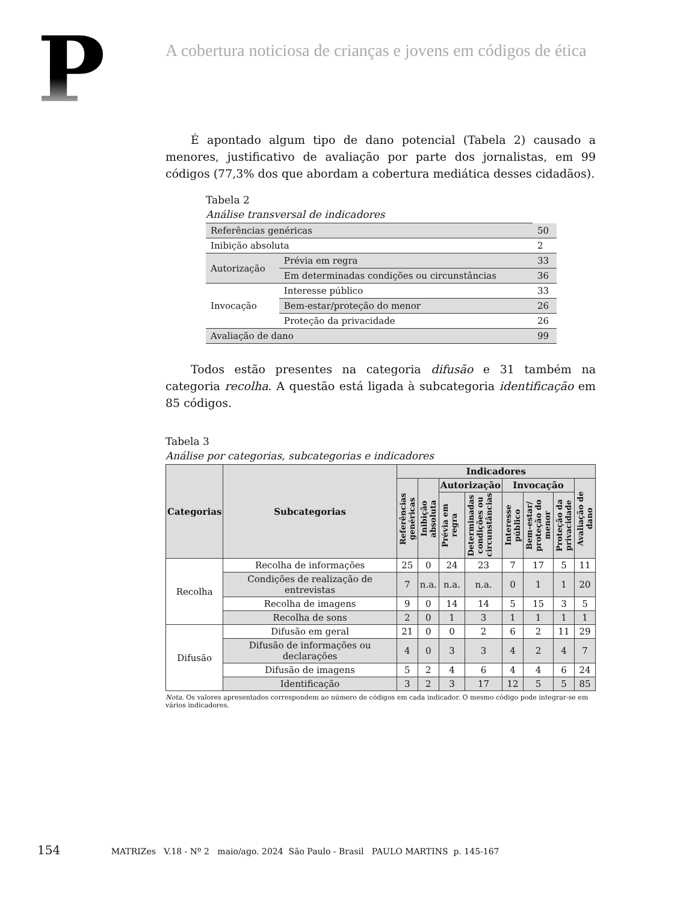P
A cobertura noticiosa de crianças e jovens em códigos de ética
É apontado algum tipo de dano potencial (Tabela 2) causado a menores, justificativo de avaliação por parte dos jornalistas, em 99 códigos (77,3% dos que abordam a cobertura mediática desses cidadãos).
Tabela 2
Análise transversal de indicadores
| Referências genéricas | | 50 |
| Inibição absoluta | | 2 |
| Autorização | Prévia em regra | 33 |
| | Em determinadas condições ou circunstâncias | 36 |
| Invocação | Interesse público | 33 |
| | Bem-estar/proteção do menor | 26 |
| | Proteção da privacidade | 26 |
| Avaliação de dano | | 99 |
Todos estão presentes na categoria difusão e 31 também na categoria recolha. A questão está ligada à subcategoria identificação em 85 códigos.
Tabela 3
Análise por categorias, subcategorias e indicadores
| Categorias | Subcategorias | Indicadores | | | | | | | |
| --- | --- | --- | --- | --- | --- | --- | --- | --- | --- |
| | | Referências genéricas | Inibição absoluta | Autorização | | Invocação | | | Avaliação de dano |
| | | | | Prévia em regra | Determinadas condições ou circunstâncias | Interesse público | Bem-estar/ proteção do menor | Proteção da privacidade | |
| Recolha | Recolha de informações | 25 | 0 | 24 | 23 | 7 | 17 | 5 | 11 |
| | Condições de realização de entrevistas | 7 | n.a. | n.a. | n.a. | 0 | 1 | 1 | 20 |
| | Recolha de imagens | 9 | 0 | 14 | 14 | 5 | 15 | 3 | 5 |
| | Recolha de sons | 2 | 0 | 1 | 3 | 1 | 1 | 1 | 1 |
| Difusão | Difusão em geral | 21 | 0 | 0 | 2 | 6 | 2 | 11 | 29 |
| | Difusão de informações ou declarações | 4 | 0 | 3 | 3 | 4 | 2 | 4 | 7 |
| | Difusão de imagens | 5 | 2 | 4 | 6 | 4 | 4 | 6 | 24 |
| | Identificação | 3 | 2 | 3 | 17 | 12 | 5 | 5 | 85 |
Nota. Os valores apresentados correspondem ao número de códigos em cada indicador. O mesmo código pode integrar-se em vários indicadores.
154 MATRIZes V.18 - Nº 2 maio/ago. 2024 São Paulo - Brasil PAULO MARTINS p. 145-167